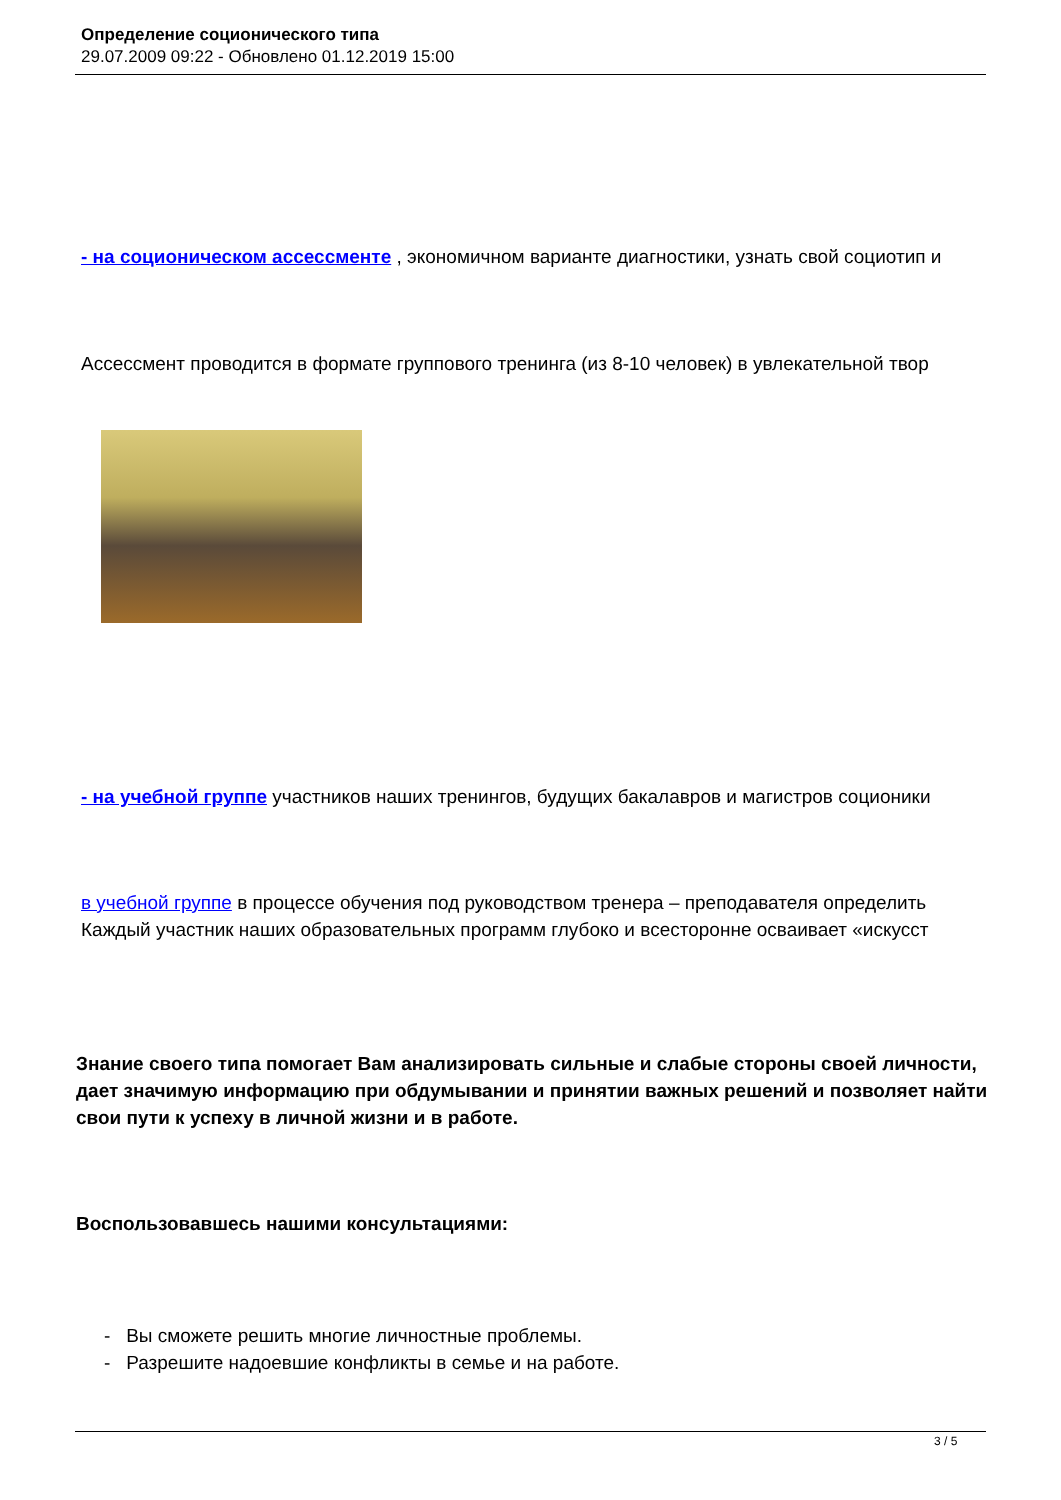Определение соционического типа
29.07.2009 09:22 - Обновлено 01.12.2019 15:00
- на соционическом ассессменте , экономичном варианте диагностики, узнать свой социотип и
Ассессмент проводится в формате группового тренинга (из 8-10 человек) в увлекательной твор
- на учебной группе участников наших тренингов, будущих бакалавров и магистров соционики
в учебной группе в процессе обучения под руководством тренера – преподавателя определить
Каждый участник наших образовательных программ глубоко и всесторонне осваивает «искусст
Знание своего типа помогает Вам анализировать сильные и слабые стороны своей личности, дает значимую информацию при обдумывании и принятии важных решений и позволяет найти свои пути к успеху в личной жизни и в работе.
Воспользовавшесь нашими консультациями:
- Вы сможете решить многие личностные проблемы.
- Разрешите надоевшие конфликты в семье и на работе.
3 / 5